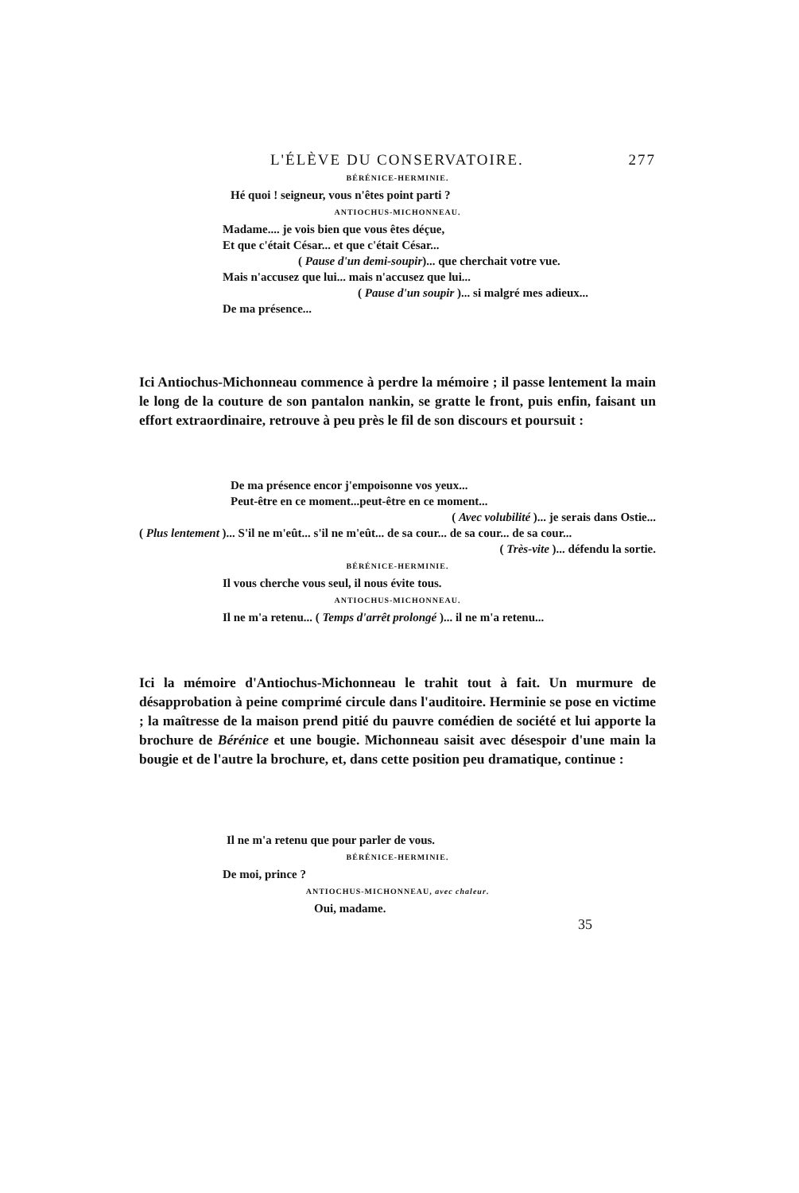L'ÉLÈVE DU CONSERVATOIRE. 277
BÉRÉNICE-HERMINIE.
Hé quoi ! seigneur, vous n'êtes point parti ?
ANTIOCHUS-MICHONNEAU.
Madame.... je vois bien que vous êtes déçue,
Et que c'était César... et que c'était César...
( Pause d'un demi-soupir)... que cherchait votre vue.
Mais n'accusez que lui... mais n'accusez que lui...
( Pause d'un soupir )... si malgré mes adieux...
De ma présence...
Ici Antiochus-Michonneau commence à perdre la mémoire ; il passe lentement la main le long de la couture de son pantalon nankin, se gratte le front, puis enfin, faisant un effort extraordinaire, retrouve à peu près le fil de son discours et poursuit :
De ma présence encor j'empoisonne vos yeux...
Peut-être en ce moment...peut-être en ce moment...
( Avec volubilité )... je serais dans Ostie...
( Plus lentement )... S'il ne m'eût... s'il ne m'eût... de sa cour... de sa cour... de sa cour...
( Très-vite )... défendu la sortie.
BÉRÉNICE-HERMINIE.
Il vous cherche vous seul, il nous évite tous.
ANTIOCHUS-MICHONNEAU.
Il ne m'a retenu... ( Temps d'arrêt prolongé )... il ne m'a retenu...
Ici la mémoire d'Antiochus-Michonneau le trahit tout à fait. Un murmure de désapprobation à peine comprimé circule dans l'auditoire. Herminie se pose en victime ; la maîtresse de la maison prend pitié du pauvre comédien de société et lui apporte la brochure de Bérénice et une bougie. Michonneau saisit avec désespoir d'une main la bougie et de l'autre la brochure, et, dans cette position peu dramatique, continue :
Il ne m'a retenu que pour parler de vous.
BÉRÉNICE-HERMINIE.
De moi, prince ?
ANTIOCHUS-MICHONNEAU, avec chaleur.
Oui, madame.
35